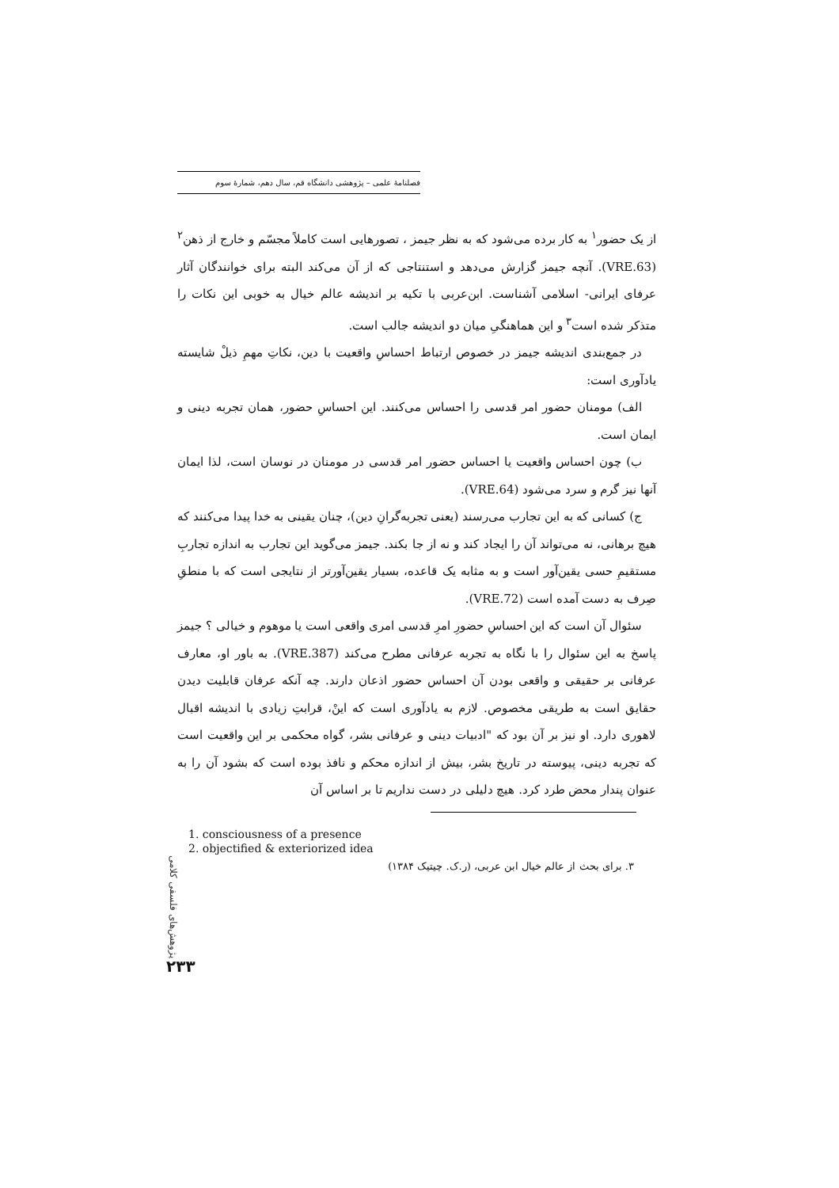فصلنامهٔ علمی – پژوهشی دانشگاه قم، سال دهم، شمارهٔ سوم
از یک حضور<sup>۱</sup> به کار برده می‌شود که به نظر جیمز ، تصورهایی است کاملاً مجسّم و خارج از ذهن<sup>۲</sup> (VRE.63). آنچه جیمز گزارش می‌دهد و استنتاجی که از آن می‌کند البته برای خوانندگان آثار عرفای ایرانی- اسلامی آشناست. ابن‌عربی با تکیه بر اندیشه عالم خیال به خوبی این نکات را متذکر شده است<sup>۳</sup> و این هماهنگیِ میان دو اندیشه جالب است.
در جمع‌بندی اندیشه جیمز در خصوص ارتباط احساسِ واقعیت با دین، نکاتِ مهمِ ذیلْ شایسته یادآوری است:
الف) مومنان حضور امر قدسی را احساس می‌کنند. این احساسِ حضور، همان تجربه دینی و ایمان است.
ب) چون احساس واقعیت یا احساس حضور امر قدسی در مومنان در نوسان است، لذا ایمان آنها نیز گرم و سرد می‌شود (VRE.64).
ج) کسانی که به این تجارب می‌رسند (یعنی تجربه‌گرانِ دین)، چنان یقینی به خدا پیدا می‌کنند که هیچ برهانی، نه می‌تواند آن را ایجاد کند و نه از جا بکند. جیمز می‌گوید این تجارب به اندازه تجاربِ مستقیمِ حسی یقین‌آور است و به مثابه یک قاعده، بسیار یقین‌آورتر از نتایجی است که با منطقِ صِرف به دست آمده است (VRE.72).
سئوال آن است که این احساسِ حضورِ امرِ قدسی امری واقعی است یا موهوم و خیالی ؟ جیمز پاسخ به این سئوال را با نگاه به تجربه عرفانی مطرح می‌کند (VRE.387). به باور او، معارف عرفانی بر حقیقی و واقعی بودن آن احساس حضور اذعان دارند. چه آنکه عرفان قابلیت دیدن حقایق است به طریقی مخصوص. لازم به یادآوری است که اینْ، قرابتِ زیادی با اندیشه اقبال لاهوری دارد. او نیز بر آن بود که "ادبیات دینی و عرفانی بشر، گواه محکمی بر این واقعیت است که تجربه دینی، پیوسته در تاریخ بشر، بیش از اندازه محکم و نافذ بوده است که بشود آن را به عنوان پندار محض طرد کرد. هیچ دلیلی در دست نداریم تا بر اساس آن
1. consciousness of a presence
2. objectified & exteriorized idea
۳. برای بحث از عالم خیال ابن عربی، (ر.ک. چیتیک ۱۳۸۴)
پژوهش‌های فلسفی کلامی
۲۳۳